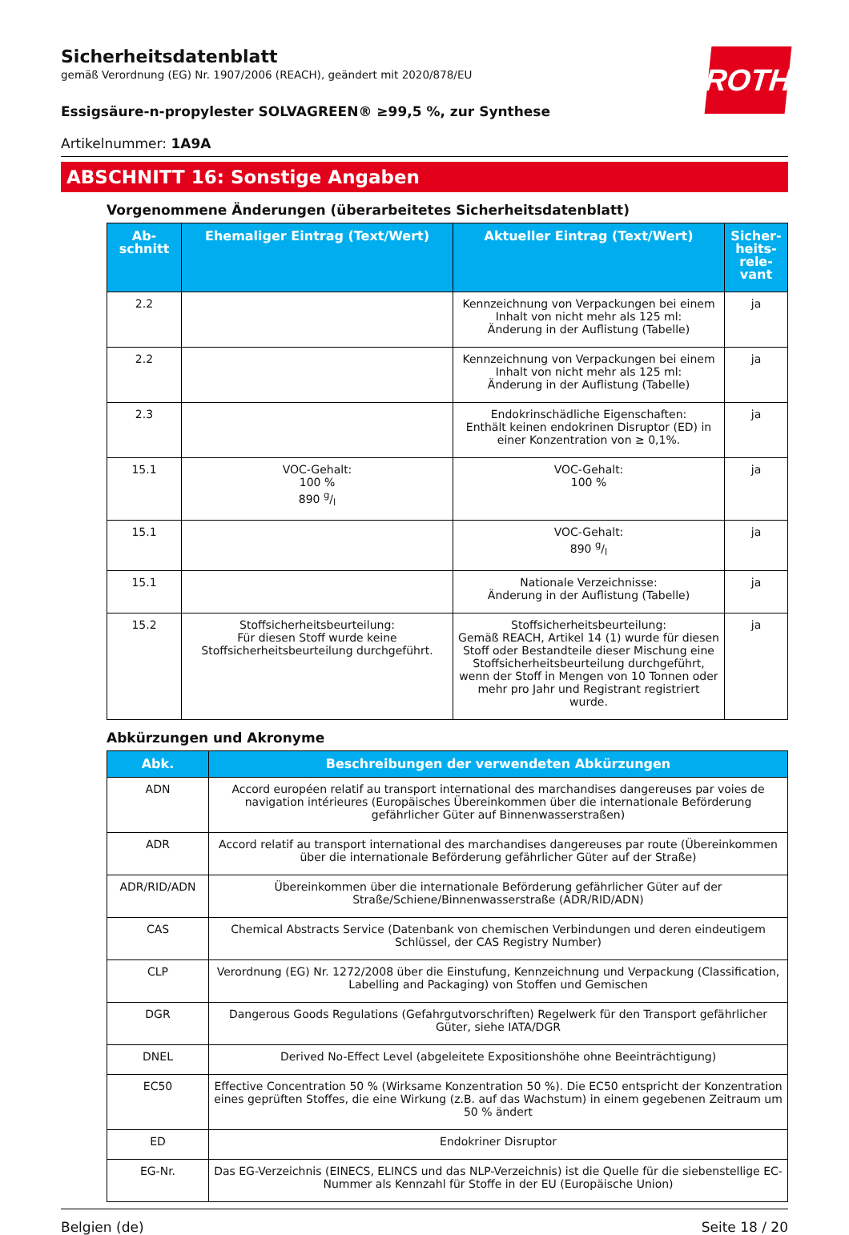ROTH
Sicherheitsdatenblatt
gemäß Verordnung (EG) Nr. 1907/2006 (REACH), geändert mit 2020/878/EU
Essigsäure-n-propylester SOLVAGREEN® ≥99,5 %, zur Synthese
Artikelnummer: 1A9A
ABSCHNITT 16: Sonstige Angaben
Vorgenommene Änderungen (überarbeitetes Sicherheitsdatenblatt)
| Ab- schnitt | Ehemaliger Eintrag (Text/Wert) | Aktueller Eintrag (Text/Wert) | Sicher- heits- rele- vant |
| --- | --- | --- | --- |
| 2.2 | | Kennzeichnung von Verpackungen bei einem Inhalt von nicht mehr als 125 ml: Änderung in der Auflistung (Tabelle) | ja |
| 2.2 | | Kennzeichnung von Verpackungen bei einem Inhalt von nicht mehr als 125 ml: Änderung in der Auflistung (Tabelle) | ja |
| 2.3 | | Endokrinschädliche Eigenschaften: Enthält keinen endokrinen Disruptor (ED) in einer Konzentration von ≥ 0,1%. | ja |
| 15.1 | VOC-Gehalt: 100 % 890 g/l | VOC-Gehalt: 100 % | ja |
| 15.1 | | VOC-Gehalt: 890 g/l | ja |
| 15.1 | | Nationale Verzeichnisse: Änderung in der Auflistung (Tabelle) | ja |
| 15.2 | Stoffsicherheitsbeurteilung: Für diesen Stoff wurde keine Stoffsicherheitsbeurteilung durchgeführt. | Stoffsicherheitsbeurteilung: Gemäß REACH, Artikel 14 (1) wurde für diesen Stoff oder Bestandteile dieser Mischung eine Stoffsicherheitsbeurteilung durchgeführt, wenn der Stoff in Mengen von 10 Tonnen oder mehr pro Jahr und Registrant registriert wurde. | ja |
Abkürzungen und Akronyme
| Abk. | Beschreibungen der verwendeten Abkürzungen |
| --- | --- |
| ADN | Accord européen relatif au transport international des marchandises dangereuses par voies de navigation intérieures (Europäisches Übereinkommen über die internationale Beförderung gefährlicher Güter auf Binnenwasserstraßen) |
| ADR | Accord relatif au transport international des marchandises dangereuses par route (Übereinkommen über die internationale Beförderung gefährlicher Güter auf der Straße) |
| ADR/RID/ADN | Übereinkommen über die internationale Beförderung gefährlicher Güter auf der Straße/Schiene/Binnenwasserstraße (ADR/RID/ADN) |
| CAS | Chemical Abstracts Service (Datenbank von chemischen Verbindungen und deren eindeutigem Schlüssel, der CAS Registry Number) |
| CLP | Verordnung (EG) Nr. 1272/2008 über die Einstufung, Kennzeichnung und Verpackung (Classification, Labelling and Packaging) von Stoffen und Gemischen |
| DGR | Dangerous Goods Regulations (Gefahrgutvorschriften) Regelwerk für den Transport gefährlicher Güter, siehe IATA/DGR |
| DNEL | Derived No-Effect Level (abgeleitete Expositionshöhe ohne Beeinträchtigung) |
| EC50 | Effective Concentration 50 % (Wirksame Konzentration 50 %). Die EC50 entspricht der Konzentration eines geprüften Stoffes, die eine Wirkung (z.B. auf das Wachstum) in einem gegebenen Zeitraum um 50 % ändert |
| ED | Endokriner Disruptor |
| EG-Nr. | Das EG-Verzeichnis (EINECS, ELINCS und das NLP-Verzeichnis) ist die Quelle für die siebenstellige EC-Nummer als Kennzahl für Stoffe in der EU (Europäische Union) |
Belgien (de) Seite 18 / 20